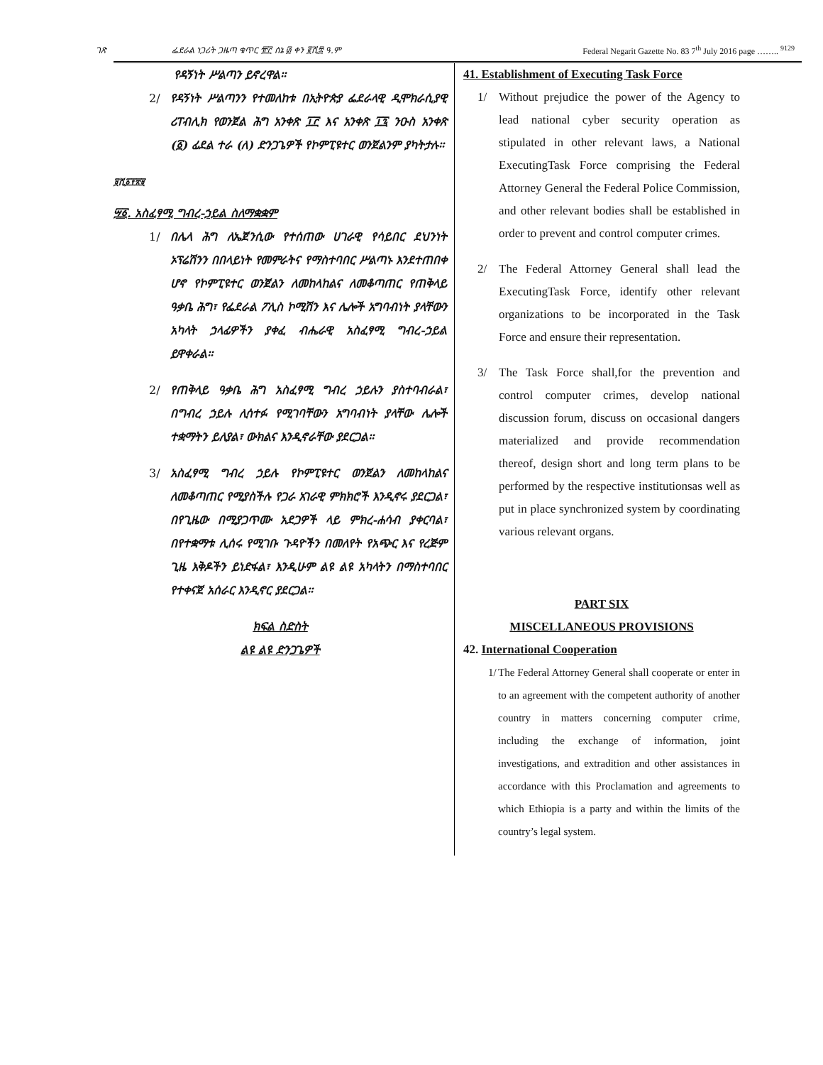ገጽ ፌደራል ነጋሪት ጋዜጣ ቁጥር ፹፫ ሰኔ ፴ ቀን ፪ሺ፰ ዓ.ም Federal Negarit Gazette No. 83 7<sup>th</sup> July 2016 page …….. <sup>9129</sup>
የዳኝነት ሥልጣን ይኖረዋል፡፡
2/ የዳኝነት ሥልጣንን የተመለከቱ በኢትዮጵያ ፌደራላዊ ዲሞክራሲያዊ ሪፐብሊክ የወንጀል ሕግ አንቀጽ ፲፫ እና አንቀጽ ፲፯ ንዑስ አንቀጽ (፩) ፊደል ተራ (ለ) ድንጋጌዎች የኮምፒዩተር ወንጀልንም ያካትታሉ፡፡
፱ሺ፩፻፳፱
፵፩. አስፈፃሚ ግብረ-ኃይል ስለማቋቋም
1/ በሌላ ሕግ ለኤጀንሲው የተሰጠው ሀገራዊ የሳይበር ደህንነት ኦፕሬሽንን በበላይነት የመምራትና የማስተባበር ሥልጣኑ እንደተጠበቀ ሆኖ የኮምፒዩተር ወንጀልን ለመከላከልና ለመቆጣጠር የጠቅላይ ዓቃቤ ሕግ፣ የፌደራል ፖሊስ ኮሚሽን እና ሌሎች አግባብነት ያላቸውን አካላት ኃላፊዎችን ያቀፈ ብሔራዊ አስፈፃሚ ግብረ-ኃይል ይዋቀራል፡፡
2/ የጠቅላይ ዓቃቤ ሕግ አስፈፃሚ ግብረ ኃይሉን ያስተባብራል፣ በግብረ ኃይሉ ሊሳተፉ የሚገባቸውን አግባብነት ያላቸው ሌሎች ተቋማትን ይለያል፣ ውክልና እንዲኖራቸው ያደርጋል፡፡
3/ አስፈፃሚ ግብረ ኃይሉ የኮምፒዩተር ወንጀልን ለመከላከልና ለመቆጣጠር የሚያስችሉ የጋራ አገራዊ ምክክሮች እንዲኖሩ ያደርጋል፣ በየጊዜው በሚያጋጥሙ አደጋዎች ላይ ምክረ-ሐሳብ ያቀርባል፣ በየተቋማቱ ሊሰሩ የሚገቡ ጉዳዮችን በመለየት የአጭር እና የረጅም ጊዜ እቅዶችን ይነድፋል፣ እንዲሁም ልዩ ልዩ አካላትን በማስተባበር የተቀናጀ አሰራር እንዲኖር ያደርጋል፡፡
ክፍል ስድስት
ልዩ ልዩ ድንጋጌዎች
41. Establishment of Executing Task Force
1/ Without prejudice the power of the Agency to lead national cyber security operation as stipulated in other relevant laws, a National ExecutingTask Force comprising the Federal Attorney General the Federal Police Commission, and other relevant bodies shall be established in order to prevent and control computer crimes.
2/ The Federal Attorney General shall lead the ExecutingTask Force, identify other relevant organizations to be incorporated in the Task Force and ensure their representation.
3/ The Task Force shall,for the prevention and control computer crimes, develop national discussion forum, discuss on occasional dangers materialized and provide recommendation thereof, design short and long term plans to be performed by the respective institutionsas well as put in place synchronized system by coordinating various relevant organs.
PART SIX
MISCELLANEOUS PROVISIONS
42. International Cooperation
1/ The Federal Attorney General shall cooperate or enter in to an agreement with the competent authority of another country in matters concerning computer crime, including the exchange of information, joint investigations, and extradition and other assistances in accordance with this Proclamation and agreements to which Ethiopia is a party and within the limits of the country’s legal system.